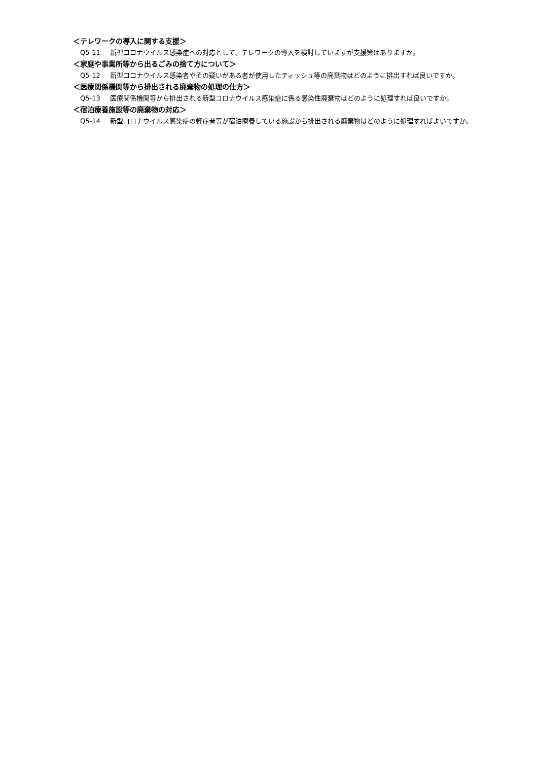＜テレワークの導入に関する支援＞
Q5-11 新型コロナウイルス感染症への対応として、テレワークの導入を検討していますが支援策はありますか。
＜家庭や事業所等から出るごみの捨て方について＞
Q5-12 新型コロナウイルス感染者やその疑いがある者が使用したティッシュ等の廃棄物はどのように排出すれば良いですか。
＜医療関係機関等から排出される廃棄物の処理の仕方＞
Q5-13 医療関係機関等から排出される新型コロナウイルス感染症に係る感染性廃棄物はどのように処理すれば良いですか。
＜宿泊療養施設等の廃棄物の対応＞
Q5-14 新型コロナウイルス感染症の軽症者等が宿泊療養している施設から排出される廃棄物はどのように処理すればよいですか。